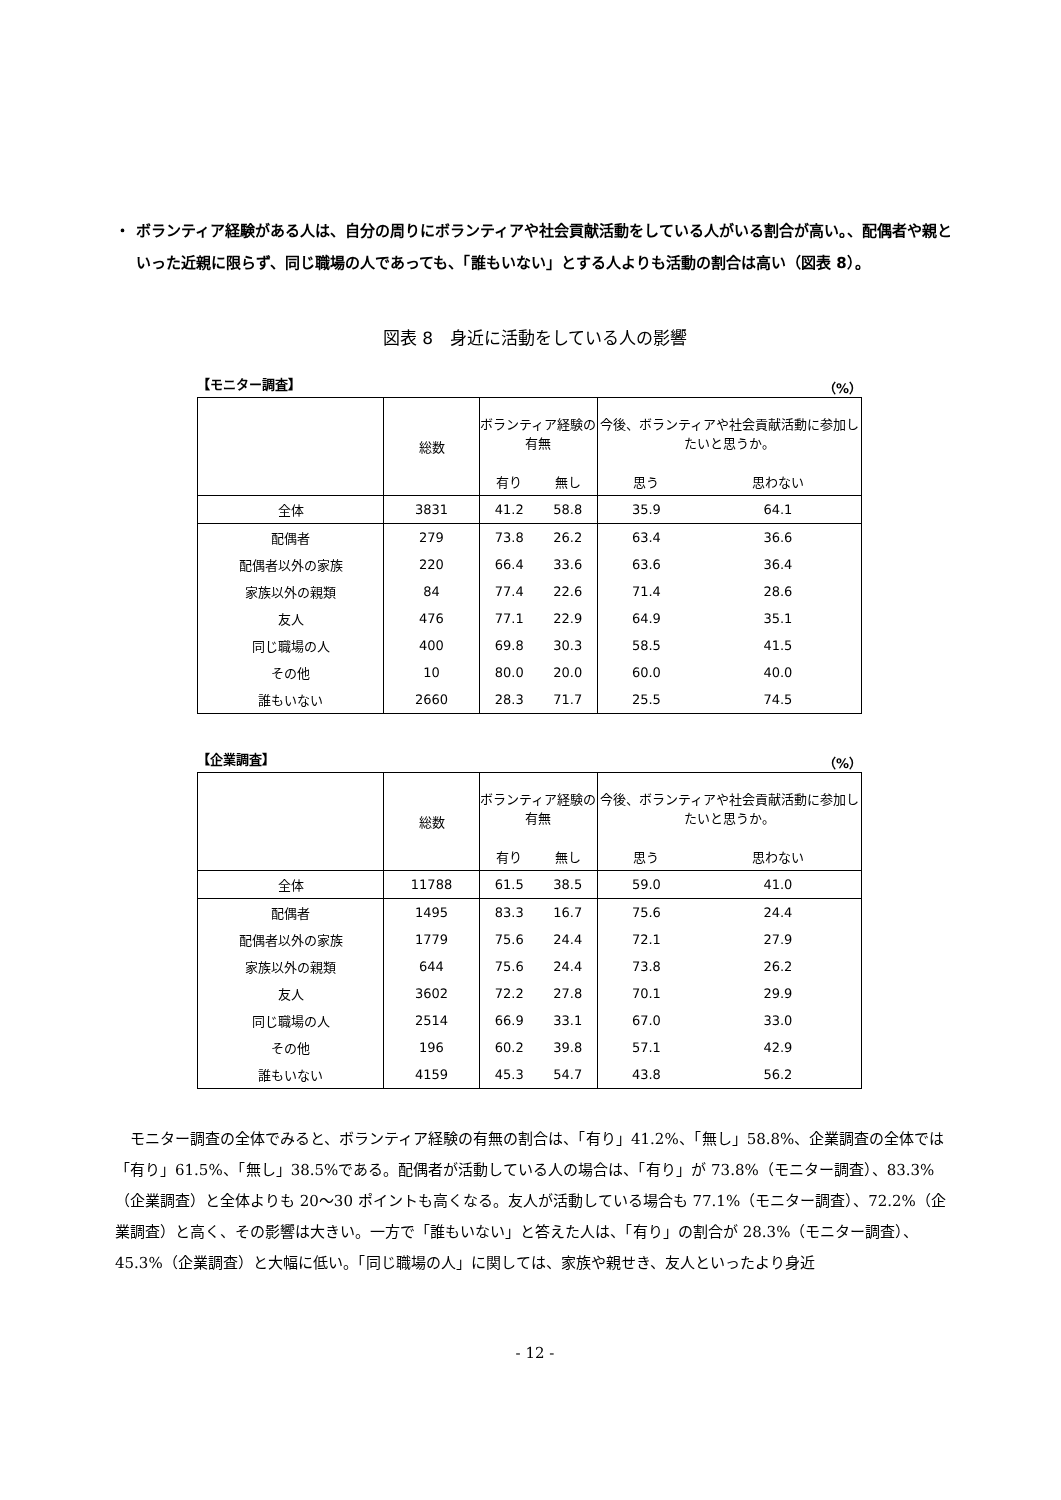・ ボランティア経験がある人は、自分の周りにボランティアや社会貢献活動をしている人がいる割合が高い。、配偶者や親といった近親に限らず、同じ職場の人であっても、「誰もいない」とする人よりも活動の割合は高い（図表 8）。
図表 8　身近に活動をしている人の影響
【モニター調査】 （%）
| | 総数 | ボランティア経験の有無 | | 今後、ボランティアや社会貢献活動に参加したいと思うか。 | |
| --- | --- | --- | --- | --- | --- |
| | | 有り | 無し | 思う | 思わない |
| 全体 | 3831 | 41.2 | 58.8 | 35.9 | 64.1 |
| 配偶者 | 279 | 73.8 | 26.2 | 63.4 | 36.6 |
| 配偶者以外の家族 | 220 | 66.4 | 33.6 | 63.6 | 36.4 |
| 家族以外の親類 | 84 | 77.4 | 22.6 | 71.4 | 28.6 |
| 友人 | 476 | 77.1 | 22.9 | 64.9 | 35.1 |
| 同じ職場の人 | 400 | 69.8 | 30.3 | 58.5 | 41.5 |
| その他 | 10 | 80.0 | 20.0 | 60.0 | 40.0 |
| 誰もいない | 2660 | 28.3 | 71.7 | 25.5 | 74.5 |
【企業調査】 （%）
| | 総数 | ボランティア経験の有無 | | 今後、ボランティアや社会貢献活動に参加したいと思うか。 | |
| --- | --- | --- | --- | --- | --- |
| | | 有り | 無し | 思う | 思わない |
| 全体 | 11788 | 61.5 | 38.5 | 59.0 | 41.0 |
| 配偶者 | 1495 | 83.3 | 16.7 | 75.6 | 24.4 |
| 配偶者以外の家族 | 1779 | 75.6 | 24.4 | 72.1 | 27.9 |
| 家族以外の親類 | 644 | 75.6 | 24.4 | 73.8 | 26.2 |
| 友人 | 3602 | 72.2 | 27.8 | 70.1 | 29.9 |
| 同じ職場の人 | 2514 | 66.9 | 33.1 | 67.0 | 33.0 |
| その他 | 196 | 60.2 | 39.8 | 57.1 | 42.9 |
| 誰もいない | 4159 | 45.3 | 54.7 | 43.8 | 56.2 |
モニター調査の全体でみると、ボランティア経験の有無の割合は、「有り」41.2%、「無し」58.8%、企業調査の全体では「有り」61.5%、「無し」38.5%である。配偶者が活動している人の場合は、「有り」が 73.8%（モニター調査）、83.3%（企業調査）と全体よりも 20～30 ポイントも高くなる。友人が活動している場合も 77.1%（モニター調査）、72.2%（企業調査）と高く、その影響は大きい。一方で「誰もいない」と答えた人は、「有り」の割合が 28.3%（モニター調査）、45.3%（企業調査）と大幅に低い。「同じ職場の人」に関しては、家族や親せき、友人といったより身近
- 12 -